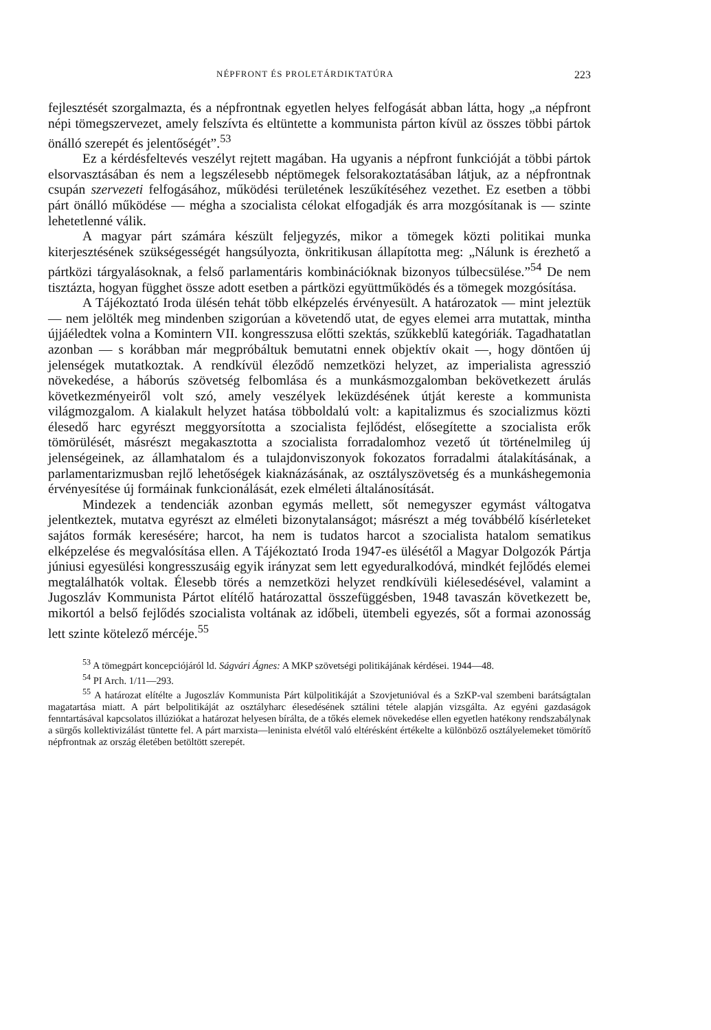NÉPFRONT ÉS PROLETÁRDIKTATÚRA 223
fejlesztését szorgalmazta, és a népfrontnak egyetlen helyes felfogását abban látta, hogy „a népfront népi tömegszervezet, amely felszívta és eltüntette a kommunista párton kívül az összes többi pártok önálló szerepét és jelentőségét”.<sup>53</sup>
Ez a kérdésfeltevés veszélyt rejtett magában. Ha ugyanis a népfront funkcióját a többi pártok elsorvasztásában és nem a legszélesebb néptömegek felsorakoztatásában látjuk, az a népfrontnak csupán szervezeti felfogásához, működési területének leszűkítéséhez vezethet. Ez esetben a többi párt önálló működése — mégha a szocialista célokat elfogadják és arra mozgósítanak is — szinte lehetetlenné válik.
A magyar párt számára készült feljegyzés, mikor a tömegek közti politikai munka kiterjesztésének szükségességét hangsúlyozta, önkritikusan állapította meg: „Nálunk is érezhető a pártközi tárgyalásoknak, a felső parlamentáris kombinációknak bizonyos túlbecsülése.”<sup>54</sup> De nem tisztázta, hogyan függhet össze adott esetben a pártközi együttműködés és a tömegek mozgósítása.
A Tájékoztató Iroda ülésén tehát több elképzelés érvényesült. A határozatok — mint jeleztük — nem jelölték meg mindenben szigorúan a követendő utat, de egyes elemei arra mutattak, mintha újjáéledtek volna a Komintern VII. kongresszusa előtti szektás, szűkkeblű kategóriák. Tagadhatatlan azonban — s korábban már megpróbáltuk bemutatni ennek objektív okait —, hogy döntően új jelenségek mutatkoztak. A rendkívül éleződő nemzetközi helyzet, az imperialista agresszió növekedése, a háborús szövetség felbomlása és a munkásmozgalomban bekövetkezett árulás következményeiről volt szó, amely veszélyek leküzdésének útját kereste a kommunista világmozgalom. A kialakult helyzet hatása többoldalú volt: a kapitalizmus és szocializmus közti élesedő harc egyrészt meggyorsította a szocialista fejlődést, elősegítette a szocialista erők tömörülését, másrészt megakasztotta a szocialista forradalomhoz vezető út történelmileg új jelenségeinek, az államhatalom és a tulajdonviszonyok fokozatos forradalmi átalakításának, a parlamentarizmusban rejlő lehetőségek kiaknázásának, az osztályszövetség és a munkáshegemonia érvényesítése új formáinak funkcionálását, ezek elméleti általánosítását.
Mindezek a tendenciák azonban egymás mellett, sőt nemegyszer egymást váltogatva jelentkeztek, mutatva egyrészt az elméleti bizonytalanságot; másrészt a még továbbélő kísérleteket sajátos formák keresésére; harcot, ha nem is tudatos harcot a szocialista hatalom sematikus elképzelése és megvalósítása ellen. A Tájékoztató Iroda 1947-es ülésétől a Magyar Dolgozók Pártja júniusi egyesülési kongresszusáig egyik irányzat sem lett egyeduralkodóvá, mindkét fejlődés elemei megtalálhatók voltak. Élesebb törés a nemzetközi helyzet rendkívüli kiélesedésével, valamint a Jugoszláv Kommunista Pártot elítélő határozattal összefüggésben, 1948 tavaszán következett be, mikortól a belső fejlődés szocialista voltának az időbeli, ütembeli egyezés, sőt a formai azonosság lett szinte kötelező mércéje.<sup>55</sup>
<sup>53</sup> A tömegpárt koncepciójáról ld. Ságvári Ágnes: A MKP szövetségi politikájának kérdései. 1944—48.
<sup>54</sup> PI Arch. 1/11—293.
<sup>55</sup> A határozat elítélte a Jugoszláv Kommunista Párt külpolitikáját a Szovjetunióval és a SzKP-val szembeni barátságtalan magatartása miatt. A párt belpolitikáját az osztályharc élesedésének sztálini tétele alapján vizsgálta. Az egyéni gazdaságok fenntartásával kapcsolatos illúziókat a határozat helyesen bírálta, de a tőkés elemek növekedése ellen egyetlen hatékony rendszabálynak a sürgős kollektivizálást tüntette fel. A párt marxista—leninista elvétől való eltérésként értékelte a különböző osztályelemeket tömörítő népfrontnak az ország életében betöltött szerepét.